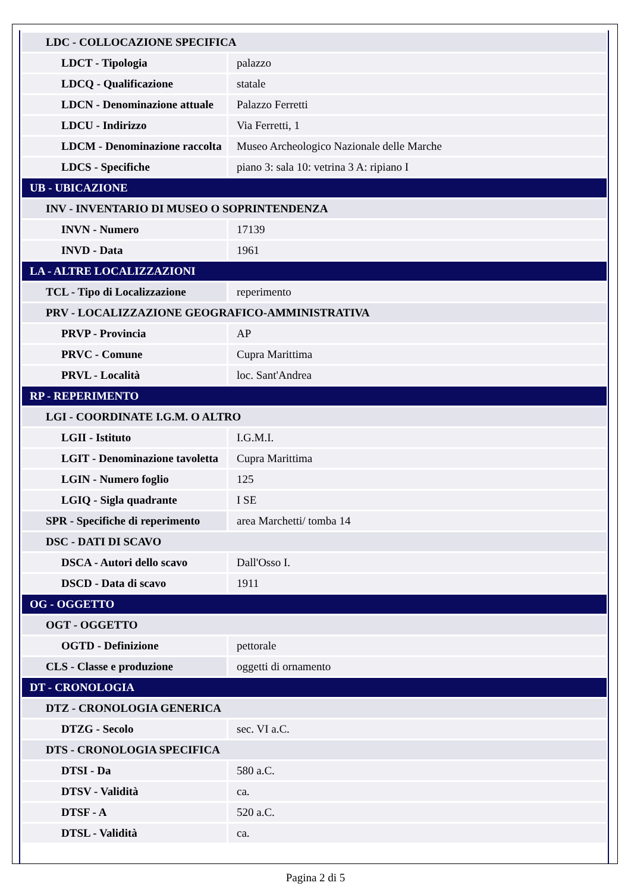| LDC - COLLOCAZIONE SPECIFICA | |
| LDCT - Tipologia | palazzo |
| LDCQ - Qualificazione | statale |
| LDCN - Denominazione attuale | Palazzo Ferretti |
| LDCU - Indirizzo | Via Ferretti, 1 |
| LDCM - Denominazione raccolta | Museo Archeologico Nazionale delle Marche |
| LDCS - Specifiche | piano 3: sala 10: vetrina 3 A: ripiano I |
| UB - UBICAZIONE | |
| INV - INVENTARIO DI MUSEO O SOPRINTENDENZA | |
| INVN - Numero | 17139 |
| INVD - Data | 1961 |
| LA - ALTRE LOCALIZZAZIONI | |
| TCL - Tipo di Localizzazione | reperimento |
| PRV - LOCALIZZAZIONE GEOGRAFICO-AMMINISTRATIVA | |
| PRVP - Provincia | AP |
| PRVC - Comune | Cupra Marittima |
| PRVL - Località | loc. Sant'Andrea |
| RP - REPERIMENTO | |
| LGI - COORDINATE I.G.M. O ALTRO | |
| LGII - Istituto | I.G.M.I. |
| LGIT - Denominazione tavoletta | Cupra Marittima |
| LGIN - Numero foglio | 125 |
| LGIQ - Sigla quadrante | I SE |
| SPR - Specifiche di reperimento | area Marchetti/ tomba 14 |
| DSC - DATI DI SCAVO | |
| DSCA - Autori dello scavo | Dall'Osso I. |
| DSCD - Data di scavo | 1911 |
| OG - OGGETTO | |
| OGT - OGGETTO | |
| OGTD - Definizione | pettorale |
| CLS - Classe e produzione | oggetti di ornamento |
| DT - CRONOLOGIA | |
| DTZ - CRONOLOGIA GENERICA | |
| DTZG - Secolo | sec. VI a.C. |
| DTS - CRONOLOGIA SPECIFICA | |
| DTSI - Da | 580 a.C. |
| DTSV - Validità | ca. |
| DTSF - A | 520 a.C. |
| DTSL - Validità | ca. |
Pagina 2 di 5